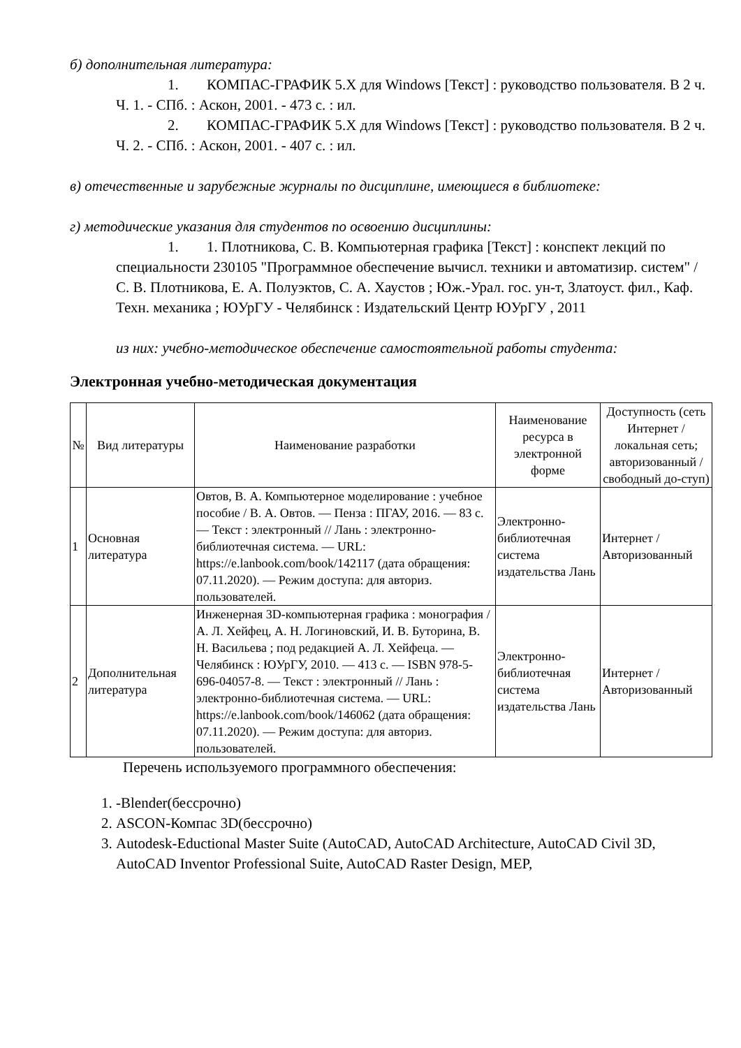б) дополнительная литература:
1. КОМПАС-ГРАФИК 5.X для Windows [Текст] : руководство пользователя. В 2 ч. Ч. 1. - СПб. : Аскон, 2001. - 473 с. : ил.
2. КОМПАС-ГРАФИК 5.X для Windows [Текст] : руководство пользователя. В 2 ч. Ч. 2. - СПб. : Аскон, 2001. - 407 с. : ил.
в) отечественные и зарубежные журналы по дисциплине, имеющиеся в библиотеке:
г) методические указания для студентов по освоению дисциплины:
1. 1. Плотникова, С. В. Компьютерная графика [Текст] : конспект лекций по специальности 230105 "Программное обеспечение вычисл. техники и автоматизир. систем" / С. В. Плотникова, Е. А. Полуэктов, С. А. Хаустов ; Юж.-Урал. гос. ун-т, Златоуст. фил., Каф. Техн. механика ; ЮУрГУ - Челябинск : Издательский Центр ЮУрГУ , 2011
из них: учебно-методическое обеспечение самостоятельной работы студента:
Электронная учебно-методическая документация
| № | Вид литературы | Наименование разработки | Наименование ресурса в электронной форме | Доступность (сеть Интернет / локальная сеть; авторизованный / свободный до-ступ) |
| --- | --- | --- | --- | --- |
| 1 | Основная литература | Овтов, В. А. Компьютерное моделирование : учебное пособие / В. А. Овтов. — Пенза : ПГАУ, 2016. — 83 с. — Текст : электронный // Лань : электронно-библиотечная система. — URL: https://e.lanbook.com/book/142117 (дата обращения: 07.11.2020). — Режим доступа: для авториз. пользователей. | Электронно-библиотечная система издательства Лань | Интернет / Авторизованный |
| 2 | Дополнительная литература | Инженерная 3D-компьютерная графика : монография / А. Л. Хейфец, А. Н. Логиновский, И. В. Буторина, В. Н. Васильева ; под редакцией А. Л. Хейфеца. — Челябинск : ЮУрГУ, 2010. — 413 с. — ISBN 978-5-696-04057-8. — Текст : электронный // Лань : электронно-библиотечная система. — URL: https://e.lanbook.com/book/146062 (дата обращения: 07.11.2020). — Режим доступа: для авториз. пользователей. | Электронно-библиотечная система издательства Лань | Интернет / Авторизованный |
Перечень используемого программного обеспечения:
1. -Blender(бессрочно)
2. ASCON-Компас 3D(бессрочно)
3. Autodesk-Eductional Master Suite (AutoCAD, AutoCAD Architecture, AutoCAD Civil 3D, AutoCAD Inventor Professional Suite, AutoCAD Raster Design, MEP,